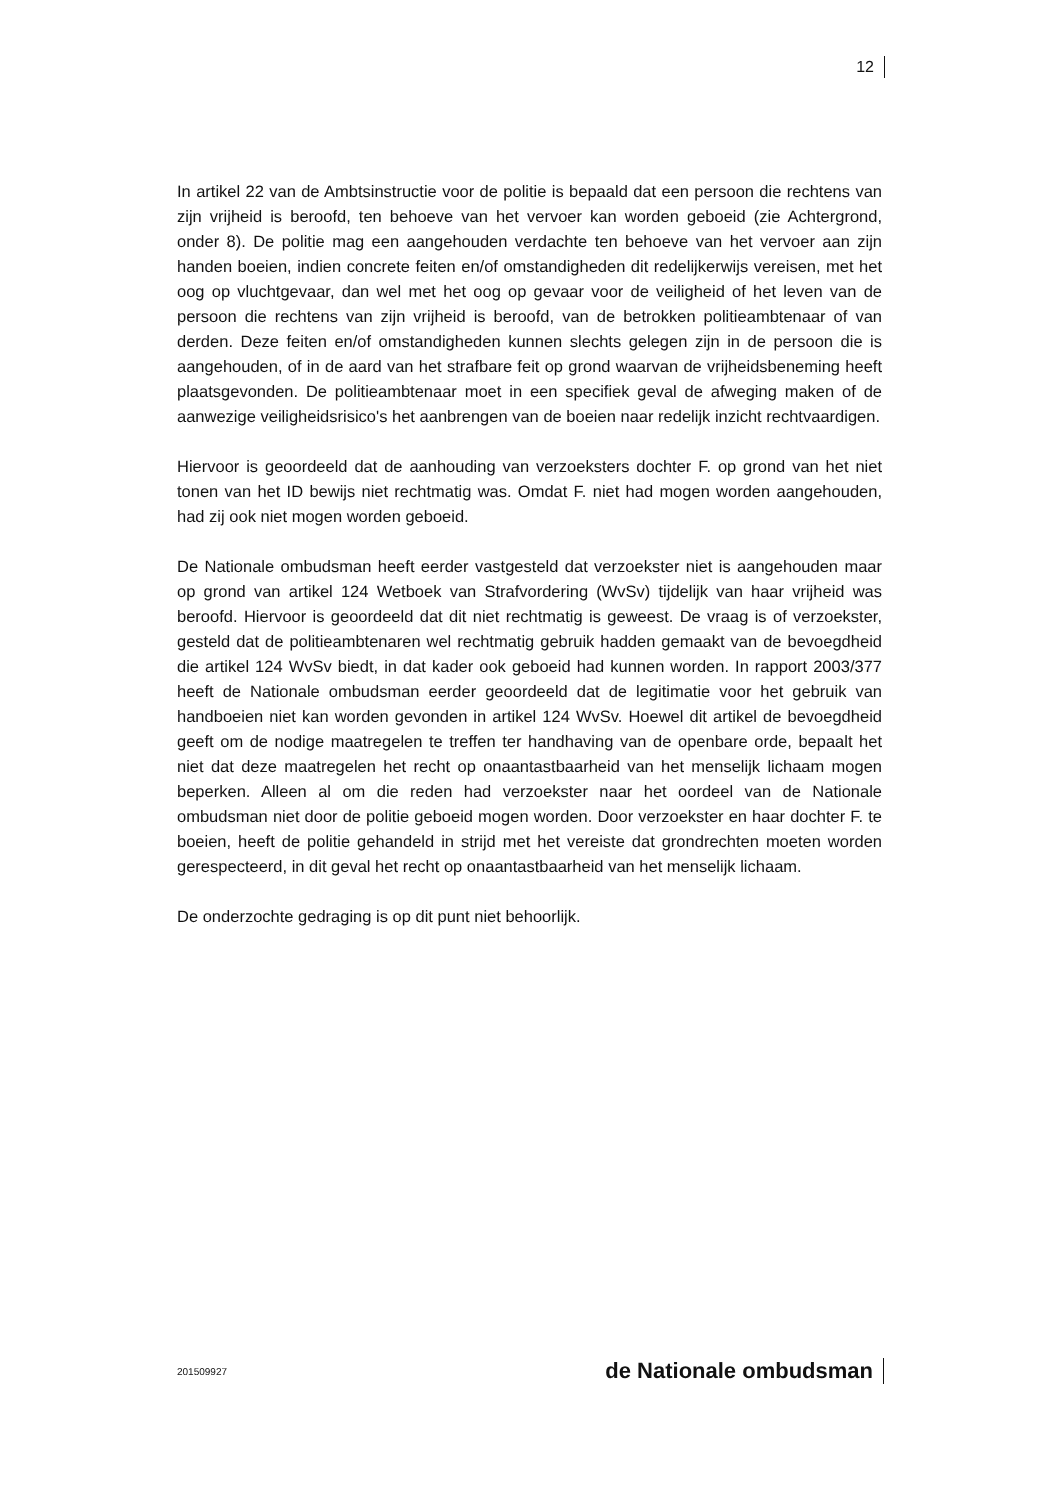12
In artikel 22 van de Ambtsinstructie voor de politie is bepaald dat een persoon die rechtens van zijn vrijheid is beroofd, ten behoeve van het vervoer kan worden geboeid (zie Achtergrond, onder 8). De politie mag een aangehouden verdachte ten behoeve van het vervoer aan zijn handen boeien, indien concrete feiten en/of omstandigheden dit redelijkerwijs vereisen, met het oog op vluchtgevaar, dan wel met het oog op gevaar voor de veiligheid of het leven van de persoon die rechtens van zijn vrijheid is beroofd, van de betrokken politieambtenaar of van derden. Deze feiten en/of omstandigheden kunnen slechts gelegen zijn in de persoon die is aangehouden, of in de aard van het strafbare feit op grond waarvan de vrijheidsbeneming heeft plaatsgevonden. De politieambtenaar moet in een specifiek geval de afweging maken of de aanwezige veiligheidsrisico's het aanbrengen van de boeien naar redelijk inzicht rechtvaardigen.
Hiervoor is geoordeeld dat de aanhouding van verzoeksters dochter F. op grond van het niet tonen van het ID bewijs niet rechtmatig was. Omdat F. niet had mogen worden aangehouden, had zij ook niet mogen worden geboeid.
De Nationale ombudsman heeft eerder vastgesteld dat verzoekster niet is aangehouden maar op grond van artikel 124 Wetboek van Strafvordering (WvSv) tijdelijk van haar vrijheid was beroofd. Hiervoor is geoordeeld dat dit niet rechtmatig is geweest. De vraag is of verzoekster, gesteld dat de politieambtenaren wel rechtmatig gebruik hadden gemaakt van de bevoegdheid die artikel 124 WvSv biedt, in dat kader ook geboeid had kunnen worden. In rapport 2003/377 heeft de Nationale ombudsman eerder geoordeeld dat de legitimatie voor het gebruik van handboeien niet kan worden gevonden in artikel 124 WvSv. Hoewel dit artikel de bevoegdheid geeft om de nodige maatregelen te treffen ter handhaving van de openbare orde, bepaalt het niet dat deze maatregelen het recht op onaantastbaarheid van het menselijk lichaam mogen beperken. Alleen al om die reden had verzoekster naar het oordeel van de Nationale ombudsman niet door de politie geboeid mogen worden. Door verzoekster en haar dochter F. te boeien, heeft de politie gehandeld in strijd met het vereiste dat grondrechten moeten worden gerespecteerd, in dit geval het recht op onaantastbaarheid van het menselijk lichaam.
De onderzochte gedraging is op dit punt niet behoorlijk.
201509927 de Nationale ombudsman